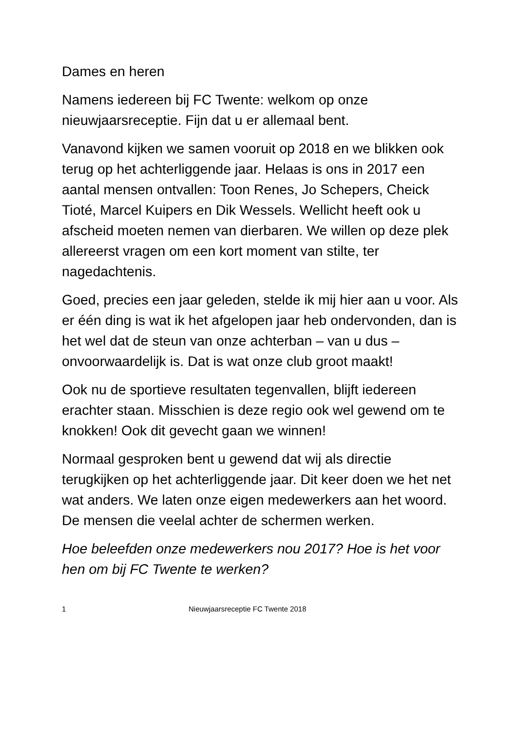Dames en heren
Namens iedereen bij FC Twente: welkom op onze nieuwjaarsreceptie. Fijn dat u er allemaal bent.
Vanavond kijken we samen vooruit op 2018 en we blikken ook terug op het achterliggende jaar. Helaas is ons in 2017 een aantal mensen ontvallen: Toon Renes, Jo Schepers, Cheick Tioté, Marcel Kuipers en Dik Wessels. Wellicht heeft ook u afscheid moeten nemen van dierbaren. We willen op deze plek allereerst vragen om een kort moment van stilte, ter nagedachtenis.
Goed, precies een jaar geleden, stelde ik mij hier aan u voor. Als er één ding is wat ik het afgelopen jaar heb ondervonden, dan is het wel dat de steun van onze achterban – van u dus – onvoorwaardelijk is. Dat is wat onze club groot maakt!
Ook nu de sportieve resultaten tegenvallen, blijft iedereen erachter staan. Misschien is deze regio ook wel gewend om te knokken! Ook dit gevecht gaan we winnen!
Normaal gesproken bent u gewend dat wij als directie terugkijken op het achterliggende jaar. Dit keer doen we het net wat anders. We laten onze eigen medewerkers aan het woord. De mensen die veelal achter de schermen werken.
Hoe beleefden onze medewerkers nou 2017? Hoe is het voor hen om bij FC Twente te werken?
1 Nieuwjaarsreceptie FC Twente 2018